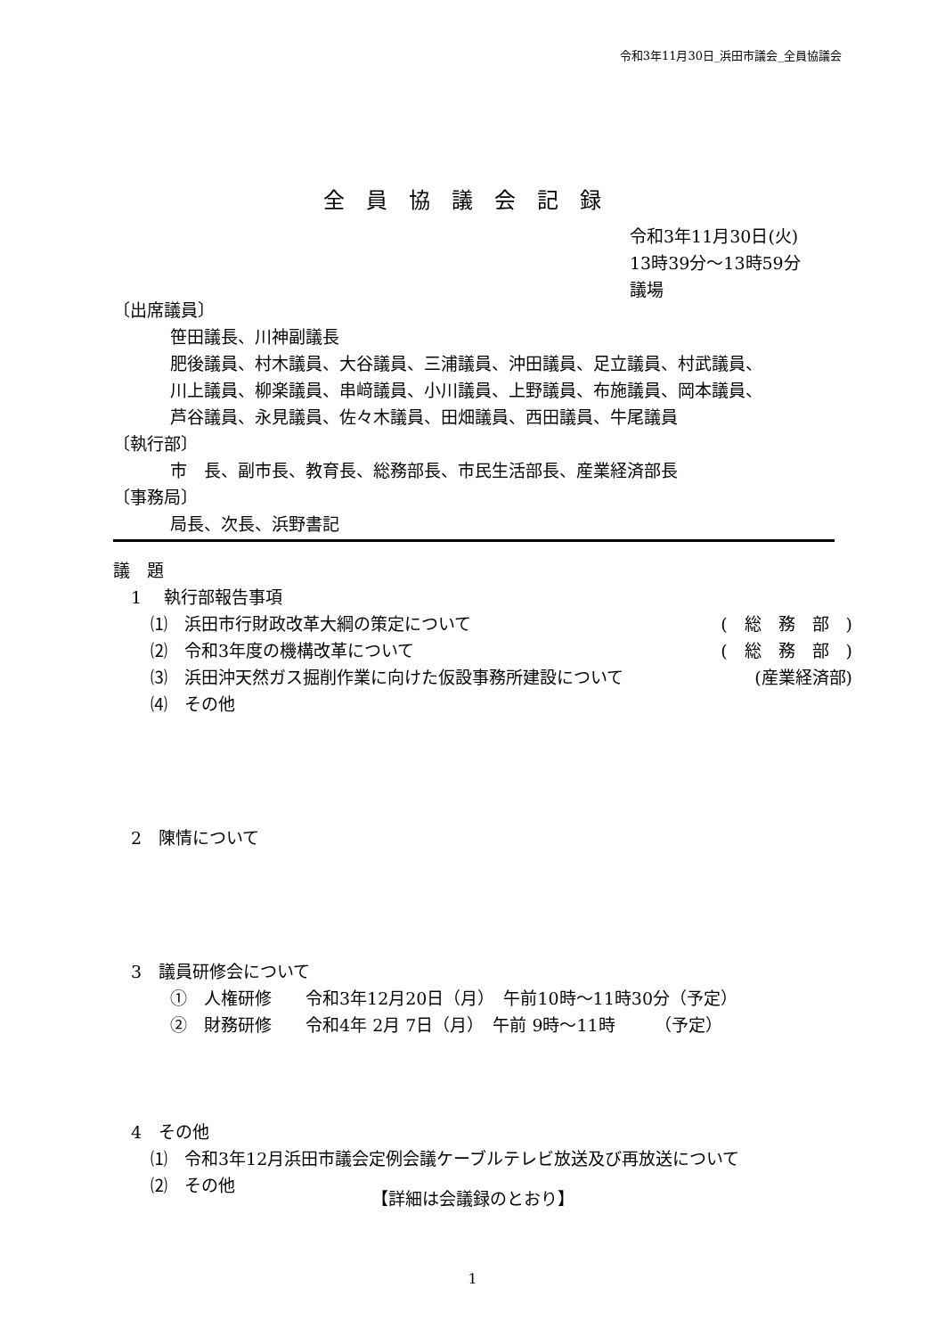令和3年11月30日_浜田市議会_全員協議会
全員協議会記録
令和3年11月30日(火)
13時39分～13時59分
議場
〔出席議員〕
笹田議長、川神副議長
肥後議員、村木議員、大谷議員、三浦議員、沖田議員、足立議員、村武議員、
川上議員、柳楽議員、串﨑議員、小川議員、上野議員、布施議員、岡本議員、
芦谷議員、永見議員、佐々木議員、田畑議員、西田議員、牛尾議員
〔執行部〕
市　長、副市長、教育長、総務部長、市民生活部長、産業経済部長
〔事務局〕
局長、次長、浜野書記
議　題
1　 執行部報告事項
⑴　浜田市行財政改革大綱の策定について
(　総　務　部　)
⑵　令和3年度の機構改革について (　総　務　部　)
⑶　浜田沖天然ガス掘削作業に向けた仮設事務所建設について
(産業経済部)
⑷　その他
2　陳情について
3　議員研修会について
①　人権研修　　令和3年12月20日（月）　午前10時～11時30分（予定）
②　財務研修　　令和4年 2月 7日（月）　午前 9時～11時　　 （予定）
4　その他
⑴　令和3年12月浜田市議会定例会議ケーブルテレビ放送及び再放送について
⑵　その他
【詳細は会議録のとおり】
1